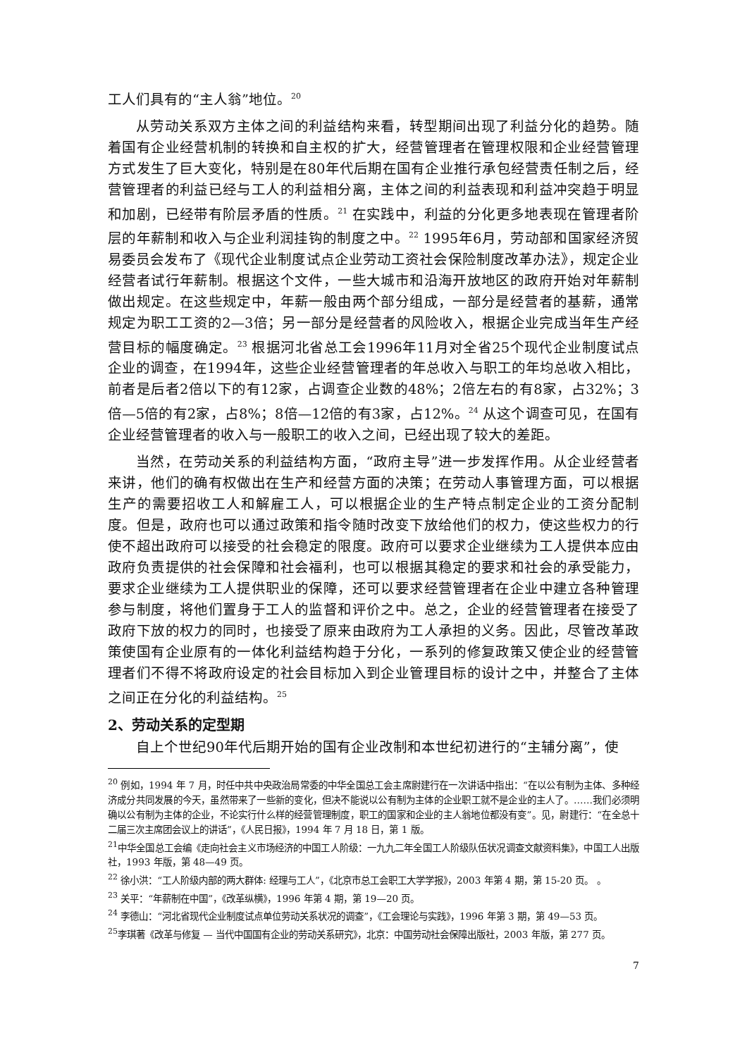工人们具有的“主人翁”地位。<sup>20</sup>
从劳动关系双方主体之间的利益结构来看，转型期间出现了利益分化的趋势。随着国有企业经营机制的转换和自主权的扩大，经营管理者在管理权限和企业经营管理方式发生了巨大变化，特别是在80年代后期在国有企业推行承包经营责任制之后，经营管理者的利益已经与工人的利益相分离，主体之间的利益表现和利益冲突趋于明显和加剧，已经带有阶层矛盾的性质。<sup>21</sup> 在实践中，利益的分化更多地表现在管理者阶层的年薪制和收入与企业利润挂钩的制度之中。<sup>22</sup> 1995年6月，劳动部和国家经济贸易委员会发布了《现代企业制度试点企业劳动工资社会保险制度改革办法》，规定企业经营者试行年薪制。根据这个文件，一些大城市和沿海开放地区的政府开始对年薪制做出规定。在这些规定中，年薪一般由两个部分组成，一部分是经营者的基薪，通常规定为职工工资的2—3倍；另一部分是经营者的风险收入，根据企业完成当年生产经营目标的幅度确定。<sup>23</sup> 根据河北省总工会1996年11月对全省25个现代企业制度试点企业的调查，在1994年，这些企业经营管理者的年总收入与职工的年均总收入相比，前者是后者2倍以下的有12家，占调查企业数的48%；2倍左右的有8家，占32%；3倍—5倍的有2家，占8%；8倍—12倍的有3家，占12%。<sup>24</sup> 从这个调查可见，在国有企业经营管理者的收入与一般职工的收入之间，已经出现了较大的差距。
当然，在劳动关系的利益结构方面，“政府主导”进一步发挥作用。从企业经营者来讲，他们的确有权做出在生产和经营方面的决策；在劳动人事管理方面，可以根据生产的需要招收工人和解雇工人，可以根据企业的生产特点制定企业的工资分配制度。但是，政府也可以通过政策和指令随时改变下放给他们的权力，使这些权力的行使不超出政府可以接受的社会稳定的限度。政府可以要求企业继续为工人提供本应由政府负责提供的社会保障和社会福利，也可以根据其稳定的要求和社会的承受能力，要求企业继续为工人提供职业的保障，还可以要求经营管理者在企业中建立各种管理参与制度，将他们置身于工人的监督和评价之中。总之，企业的经营管理者在接受了政府下放的权力的同时，也接受了原来由政府为工人承担的义务。因此，尽管改革政策使国有企业原有的一体化利益结构趋于分化，一系列的修复政策又使企业的经营管理者们不得不将政府设定的社会目标加入到企业管理目标的设计之中，并整合了主体之间正在分化的利益结构。<sup>25</sup>
2、劳动关系的定型期
自上个世纪90年代后期开始的国有企业改制和本世纪初进行的“主辅分离”，使
<sup>20</sup> 例如，1994 年 7 月，时任中共中央政治局常委的中华全国总工会主席尉建行在一次讲话中指出：“在以公有制为主体、多种经济成分共同发展的今天，虽然带来了一些新的变化，但决不能说以公有制为主体的企业职工就不是企业的主人了。……我们必须明确以公有制为主体的企业，不论实行什么样的经营管理制度，职工的国家和企业的主人翁地位都没有变”。见，尉建行：“在全总十二届三次主席团会议上的讲话”，《人民日报》，1994 年 7 月 18 日，第 1 版。
<sup>21</sup> 中华全国总工会编《走向社会主义市场经济的中国工人阶级：一九九二年全国工人阶级队伍状况调查文献资料集》，中国工人出版社，1993 年版，第 48—49 页。
<sup>22</sup> 徐小洪：“工人阶级内部的两大群体: 经理与工人”，《北京市总工会职工大学学报》，2003 年第 4 期，第 15-20 页。 。
<sup>23</sup> 关平：“年薪制在中国”，《改革纵横》，1996 年第 4 期，第 19—20 页。
<sup>24</sup> 李德山：“河北省现代企业制度试点单位劳动关系状况的调查”，《工会理论与实践》，1996 年第 3 期，第 49—53 页。
<sup>25</sup> 李琪著《改革与修复 — 当代中国国有企业的劳动关系研究》，北京：中国劳动社会保障出版社，2003 年版，第 277 页。
7